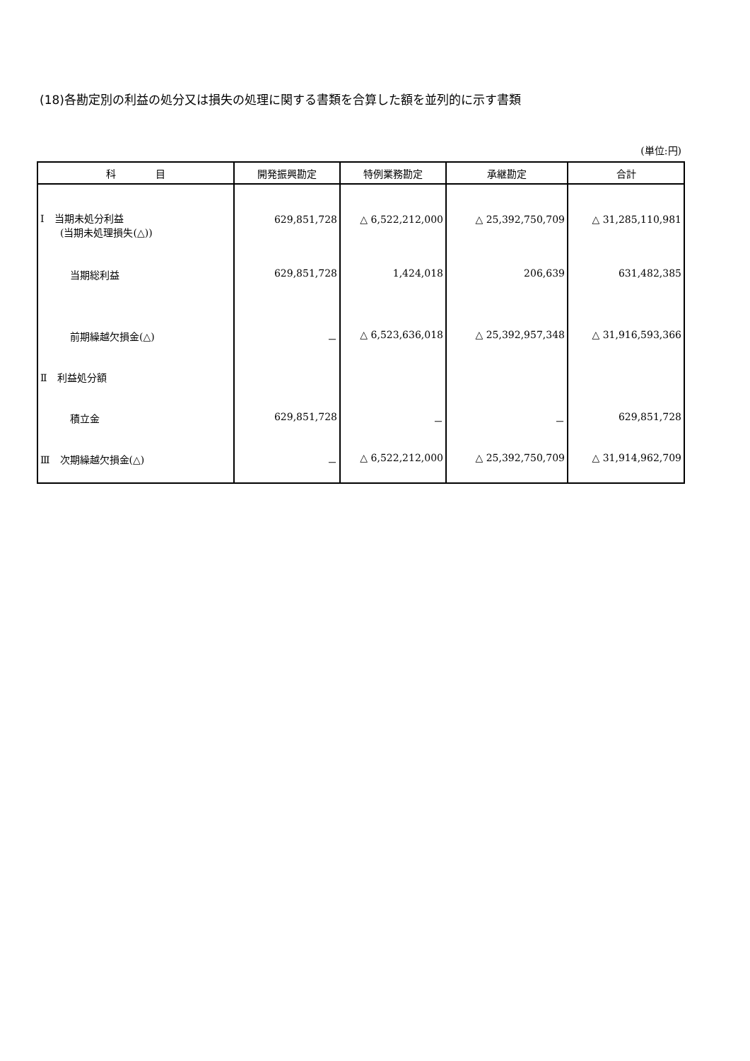(18)各勘定別の利益の処分又は損失の処理に関する書類を合算した額を並列的に示す書類
(単位:円)
| 科 目 | 開発振興勘定 | 特例業務勘定 | 承継勘定 | 合計 |
| --- | --- | --- | --- | --- |
| Ⅰ 当期未処分利益 | 629,851,728 | △ 6,522,212,000 | △ 25,392,750,709 | △ 31,285,110,981 |
| (当期未処理損失(△)) | | | | |
| 当期総利益 | 629,851,728 | 1,424,018 | 206,639 | 631,482,385 |
| 前期繰越欠損金(△) | － | △ 6,523,636,018 | △ 25,392,957,348 | △ 31,916,593,366 |
| Ⅱ 利益処分額 | | | | |
| 積立金 | 629,851,728 | － | － | 629,851,728 |
| Ⅲ 次期繰越欠損金(△) | － | △ 6,522,212,000 | △ 25,392,750,709 | △ 31,914,962,709 |